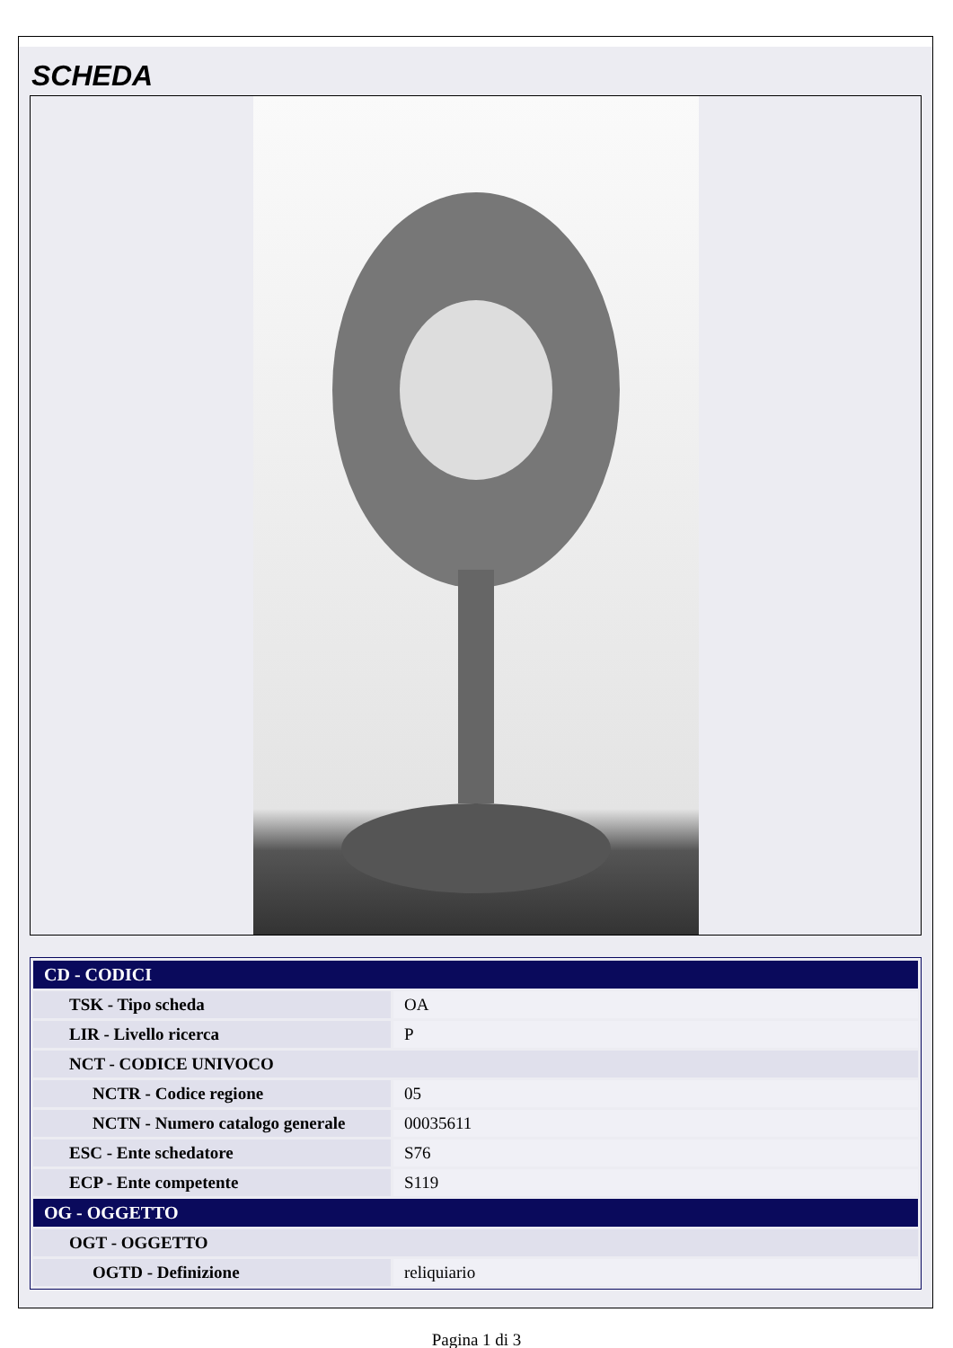SCHEDA
| CD - CODICI | |
| TSK - Tipo scheda | OA |
| LIR - Livello ricerca | P |
| NCT - CODICE UNIVOCO | |
| NCTR - Codice regione | 05 |
| NCTN - Numero catalogo generale | 00035611 |
| ESC - Ente schedatore | S76 |
| ECP - Ente competente | S119 |
| OG - OGGETTO | |
| OGT - OGGETTO | |
| OGTD - Definizione | reliquiario |
Pagina 1 di 3